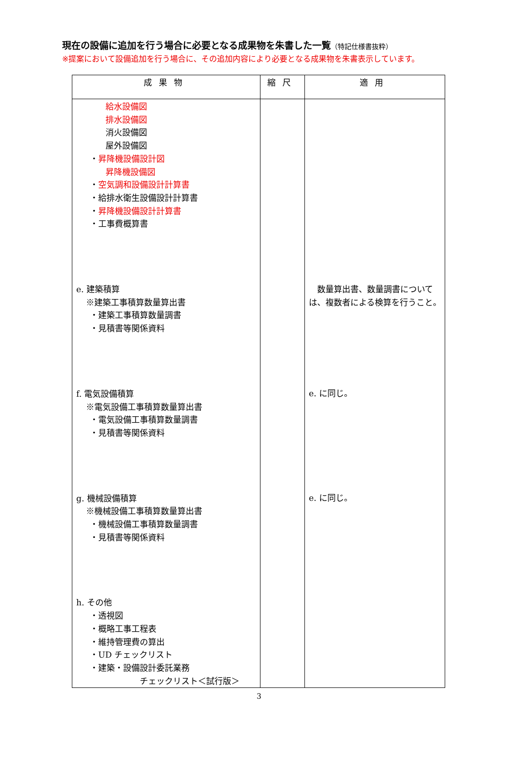現在の設備に追加を行う場合に必要となる成果物を朱書した一覧（特記仕様書抜粋）
※提案において設備追加を行う場合に、その追加内容により必要となる成果物を朱書表示しています。
| 成果物 | 縮尺 | 適用 |
| --- | --- | --- |
| 給水設備図 排水設備図 消火設備図 屋外設備図 ・ 昇降機設備設計図 昇降機設備図 ・ 空気調和設備設計計算書 ・給排水衛生設備設計計算書 ・ 昇降機設備設計計算書 ・工事費概算書 e. 建築積算 ※建築工事積算数量算出書 ・建築工事積算数量調書 ・見積書等関係資料 f. 電気設備積算 ※電気設備工事積算数量算出書 ・電気設備工事積算数量調書 ・見積書等関係資料 g. 機械設備積算 ※機械設備工事積算数量算出書 ・機械設備工事積算数量調書 ・見積書等関係資料 h. その他 ・透視図 ・概略工事工程表 ・維持管理費の算出 ・UD チェックリスト ・建築・設備設計委託業務 チェックリスト＜試行版＞ | | 数量算出書、数量調書については、複数者による検算を行うこと。 e. に同じ。 e. に同じ。 |
3